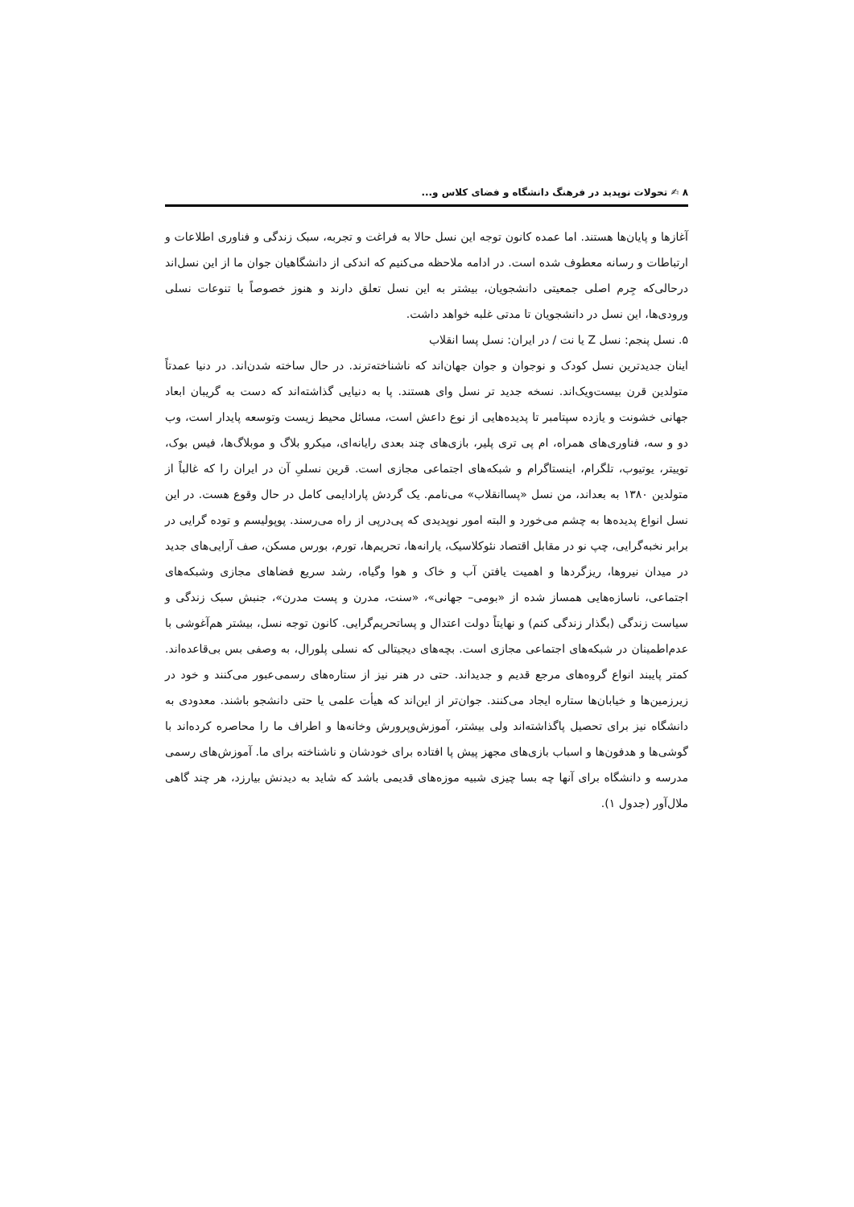۸ ✍ تحولات نوپدید در فرهنگ دانشگاه و فضای کلاس و...
آغازها و پایان‌ها هستند. اما عمده کانون توجه این نسل حالا به فراغت و تجربه، سبک زندگی و فناوری اطلاعات و ارتباطات و رسانه معطوف شده است. در ادامه ملاحظه می‌کنیم که اندکی از دانشگاهیان جوان ما از این نسل‌اند درحالی‌که جِرم اصلی جمعیتی دانشجویان، بیشتر به این نسل تعلق دارند و هنوز خصوصاً با تنوعات نسلی ورودی‌ها، این نسل در دانشجویان تا مدتی غلبه خواهد داشت.
۵. نسل پنجم: نسل Z یا نت / در ایران: نسل پسا انقلاب
اینان جدیدترین نسل کودک و نوجوان و جوان جهان‌اند که ناشناخته‌ترند. در حال ساخته شدن‌اند. در دنیا عمدتاً متولدین قرن بیست‌ویک‌اند. نسخه جدید تر نسل وای هستند. پا به دنیایی گذاشته‌اند که دست به گریبان ابعاد جهانی خشونت و یازده سپتامبر تا پدیده‌هایی از نوع داعش است، مسائل محیط زیست وتوسعه پایدار است، وب دو و سه، فناوری‌های همراه، ام پی تری پلیر، بازی‌های چند بعدی رایانه‌ای، میکرو بلاگ و موبلاگ‌ها، فیس بوک، توییتر، یوتیوب، تلگرام، اینستاگرام و شبکه‌های اجتماعی مجازی است. قرین نسلیِ آن در ایران را که غالباً از متولدین ۱۳۸۰ به بعداند، من نسل «پساانقلاب» می‌نامم. یک گردش پارادایمی کامل در حال وقوع هست. در این نسل انواع پدیده‌ها به چشم می‌خورد و البته امور نوپدیدی که پی‌درپی از راه می‌رسند. پوپولیسم و توده گرایی در برابر نخبه‌گرایی، چپ نو در مقابل اقتصاد نئوکلاسیک، یارانه‌ها، تحریم‌ها، تورم، بورس مسکن، صف آرایی‌های جدید در میدان نیروها، ریزگردها و اهمیت یافتن آب و خاک و هوا وگیاه، رشد سریع فضاهای مجازی وشبکه‌های اجتماعی، ناسازه‌هایی همساز شده از «بومی– جهانی»، «سنت، مدرن و پست مدرن»، جنبش سبک زندگی و سیاست زندگی (بگذار زندگی کنم) و نهایتاً دولت اعتدال و پساتحریم‌گرایی. کانون توجه نسل، بیشتر هم‌آغوشی با عدم‌اطمینان در شبکه‌های اجتماعی مجازی است. بچه‌های دیجیتالی که نسلی پلورال، به وصفی بس بی‌قاعده‌اند. کمتر پایبند انواع گروه‌های مرجع قدیم و جدیداند. حتی در هنر نیز از ستاره‌های رسمی‌عبور می‌کنند و خود در زیرزمین‌ها و خیابان‌ها ستاره ایجاد می‌کنند. جوان‌تر از این‌اند که هیأت علمی یا حتی دانشجو باشند. معدودی به دانشگاه نیز برای تحصیل پاگذاشته‌اند ولی بیشتر، آموزش‌وپرورش وخانه‌ها و اطراف ما را محاصره کرده‌اند با گوشی‌ها و هدفون‌ها و اسباب بازی‌های مجهز پیش پا افتاده برای خودشان و ناشناخته برای ما. آموزش‌های رسمی مدرسه و دانشگاه برای آنها چه بسا چیزی شبیه موزه‌های قدیمی باشد که شاید به دیدنش بیارزد، هر چند گاهی ملال‌آور (جدول ۱).